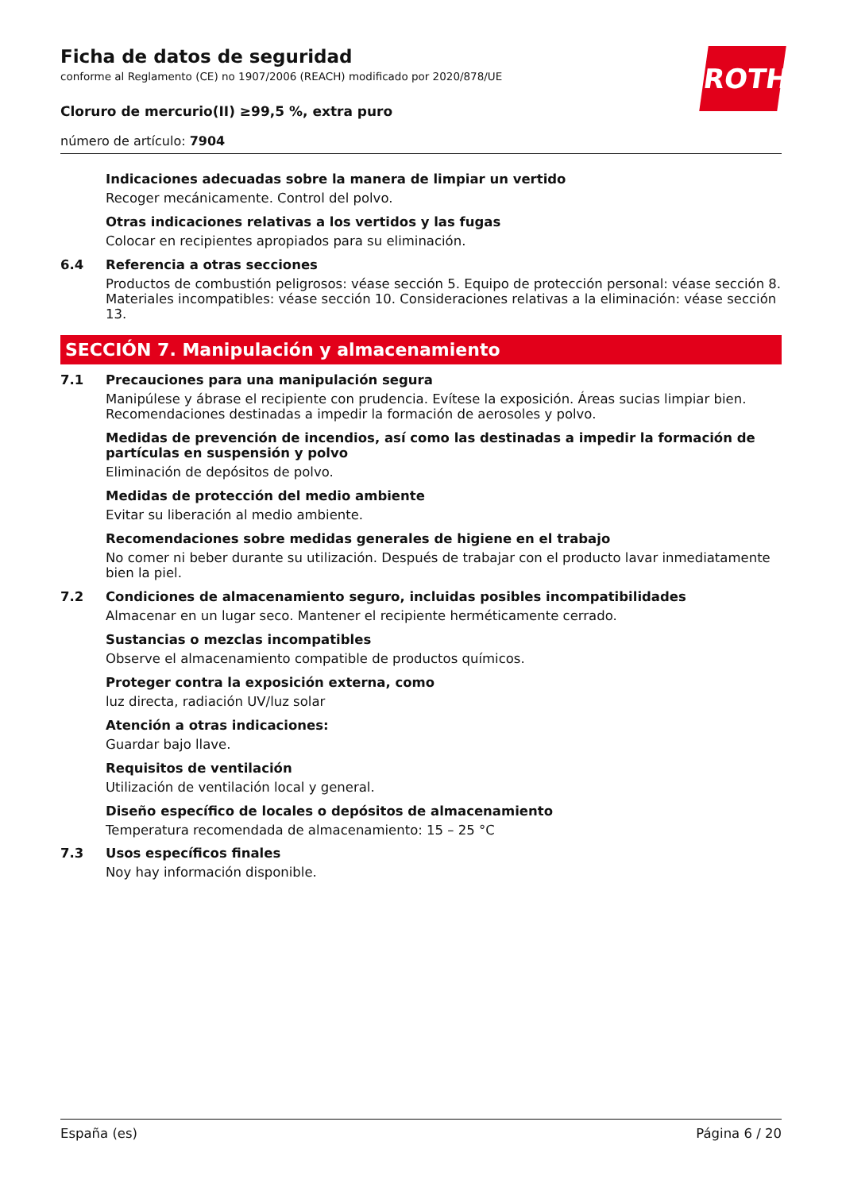Ficha de datos de seguridad
conforme al Reglamento (CE) no 1907/2006 (REACH) modificado por 2020/878/UE
Cloruro de mercurio(II) ≥99,5 %, extra puro
número de artículo: 7904
ROTH
Indicaciones adecuadas sobre la manera de limpiar un vertido
Recoger mecánicamente. Control del polvo.
Otras indicaciones relativas a los vertidos y las fugas
Colocar en recipientes apropiados para su eliminación.
6.4 Referencia a otras secciones
Productos de combustión peligrosos: véase sección 5. Equipo de protección personal: véase sección 8. Materiales incompatibles: véase sección 10. Consideraciones relativas a la eliminación: véase sección 13.
SECCIÓN 7. Manipulación y almacenamiento
7.1 Precauciones para una manipulación segura
Manipúlese y ábrase el recipiente con prudencia. Evítese la exposición. Áreas sucias limpiar bien. Recomendaciones destinadas a impedir la formación de aerosoles y polvo.
Medidas de prevención de incendios, así como las destinadas a impedir la formación de partículas en suspensión y polvo
Eliminación de depósitos de polvo.
Medidas de protección del medio ambiente
Evitar su liberación al medio ambiente.
Recomendaciones sobre medidas generales de higiene en el trabajo
No comer ni beber durante su utilización. Después de trabajar con el producto lavar inmediatamente bien la piel.
7.2 Condiciones de almacenamiento seguro, incluidas posibles incompatibilidades
Almacenar en un lugar seco. Mantener el recipiente herméticamente cerrado.
Sustancias o mezclas incompatibles
Observe el almacenamiento compatible de productos químicos.
Proteger contra la exposición externa, como
luz directa, radiación UV/luz solar
Atención a otras indicaciones:
Guardar bajo llave.
Requisitos de ventilación
Utilización de ventilación local y general.
Diseño específico de locales o depósitos de almacenamiento
Temperatura recomendada de almacenamiento: 15 – 25 °C
7.3 Usos específicos finales
Noy hay información disponible.
España (es) Página 6 / 20